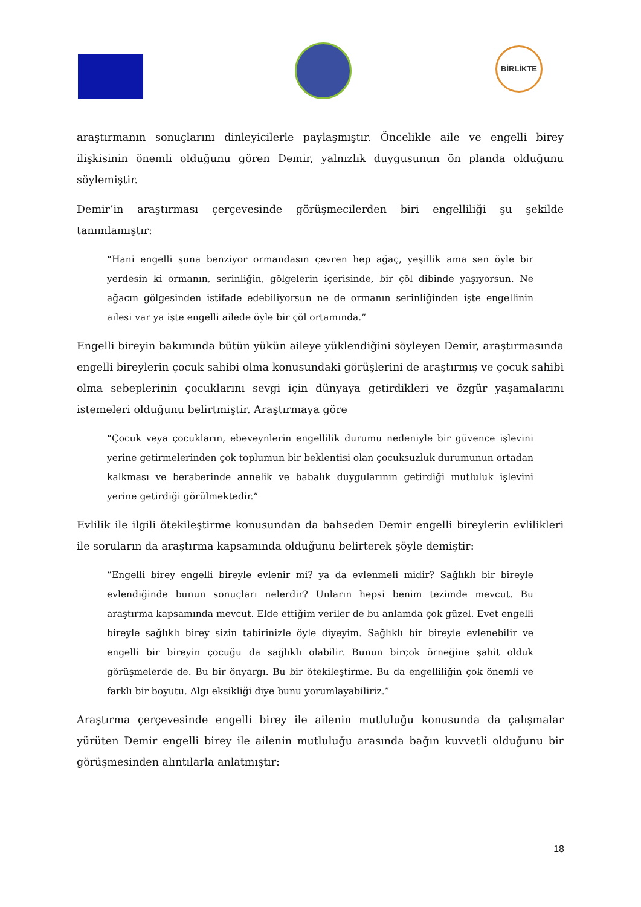BİRLİKTE
araştırmanın sonuçlarını dinleyicilerle paylaşmıştır. Öncelikle aile ve engelli birey ilişkisinin önemli olduğunu gören Demir, yalnızlık duygusunun ön planda olduğunu söylemiştir.
Demir’in araştırması çerçevesinde görüşmecilerden biri engelliliği şu şekilde tanımlamıştır:
“Hani engelli şuna benziyor ormandasın çevren hep ağaç, yeşillik ama sen öyle bir yerdesin ki ormanın, serinliğin, gölgelerin içerisinde, bir çöl dibinde yaşıyorsun. Ne ağacın gölgesinden istifade edebiliyorsun ne de ormanın serinliğinden işte engellinin ailesi var ya işte engelli ailede öyle bir çöl ortamında.”
Engelli bireyin bakımında bütün yükün aileye yüklendiğini söyleyen Demir, araştırmasında engelli bireylerin çocuk sahibi olma konusundaki görüşlerini de araştırmış ve çocuk sahibi olma sebeplerinin çocuklarını sevgi için dünyaya getirdikleri ve özgür yaşamalarını istemeleri olduğunu belirtmiştir. Araştırmaya göre
“Çocuk veya çocukların, ebeveynlerin engellilik durumu nedeniyle bir güvence işlevini yerine getirmelerinden çok toplumun bir beklentisi olan çocuksuzluk durumunun ortadan kalkması ve beraberinde annelik ve babalık duygularının getirdiği mutluluk işlevini yerine getirdiği görülmektedir.”
Evlilik ile ilgili ötekileştirme konusundan da bahseden Demir engelli bireylerin evlilikleri ile soruların da araştırma kapsamında olduğunu belirterek şöyle demiştir:
“Engelli birey engelli bireyle evlenir mi? ya da evlenmeli midir? Sağlıklı bir bireyle evlendiğinde bunun sonuçları nelerdir? Unların hepsi benim tezimde mevcut. Bu araştırma kapsamında mevcut. Elde ettiğim veriler de bu anlamda çok güzel. Evet engelli bireyle sağlıklı birey sizin tabirinizle öyle diyeyim. Sağlıklı bir bireyle evlenebilir ve engelli bir bireyin çocuğu da sağlıklı olabilir. Bunun birçok örneğine şahit olduk görüşmelerde de. Bu bir önyargı. Bu bir ötekileştirme. Bu da engelliliğin çok önemli ve farklı bir boyutu. Algı eksikliği diye bunu yorumlayabiliriz.”
Araştırma çerçevesinde engelli birey ile ailenin mutluluğu konusunda da çalışmalar yürüten Demir engelli birey ile ailenin mutluluğu arasında bağın kuvvetli olduğunu bir görüşmesinden alıntılarla anlatmıştır:
18